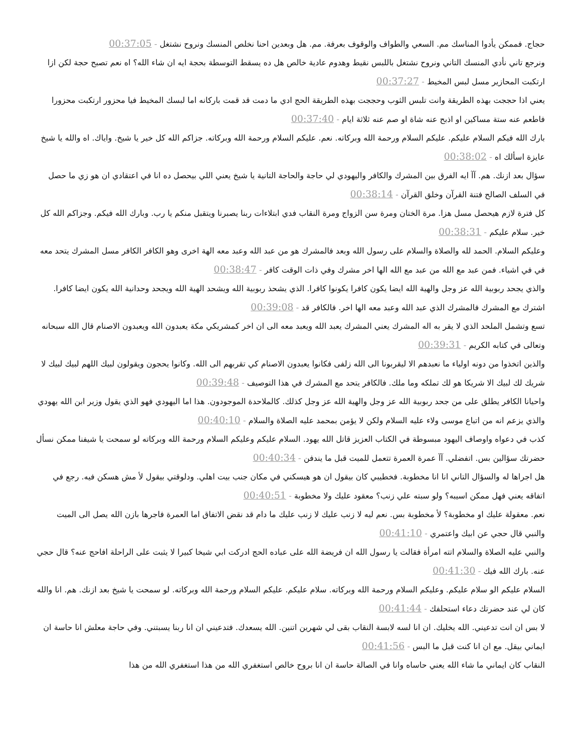حجاج. فممكن يأدوا المناسك مم. السعي والطواف والوقوف بعرفة. مم. هل وبعدين احنا نخلص المنسك ونروح نشتغل - 00:37:05
ونرجع تاني نأدي المنسك التاني ونروح نشتغل باللبس نقيط وهدوم عادية خالص هل ده يسقط التوسطة بحجة ايه ان شاء الله؟ اه نعم تصبح حجة لكن ازا ارتكبت المحازير مسل لبس المخيط - 00:37:27
يعني اذا حججت بهذه الطريقة وانت تلبس الثوب وحججت بهذه الطريقة الحج ادي ما دمت قد قمت باركانه اما لبسك المخيط فيا محزور ارتكبت محزورا فاطعم عنه ستة مساكين او اذبح عنه شاة او صم عنه ثلاثة ايام - 00:37:40
بارك الله فيكم السلام عليكم. عليكم السلام ورحمة الله وبركاته. نعم. عليكم السلام ورحمة الله وبركاته. جزاكم الله كل خير يا شيخ. واياك. اه والله يا شيخ عايزة اسألك اه - 00:38:02
سؤال بعد ازنك. هم. آآ ايه الفرق بين المشرك والكافر واليهودي لي حاجة والحاجة التانية يا شيخ يعني اللي بيحصل ده انا في اعتقادي ان هو زي ما حصل في السلف الصالح فتنة القرآن وخلق القرآن - 00:38:14
كل فترة لازم هيحصل مسل هزا. مرة الختان ومرة سن الزواج ومرة النقاب فدي ابتلاءات ربنا يصبرنا ويتقبل منكم يا رب. وبارك الله فيكم. وجزاكم الله كل خير. سلام عليكم - 00:38:31
وعليكم السلام. الحمد لله والصلاة والسلام على رسول الله وبعد فالمشرك هو من عبد الله وعبد معه الهة اخرى وهو الكافر الكافر مسل المشرك يتحد معه في في اشياء. فمن عبد مع الله من عبد مع الله الها اخر مشرك وفي ذات الوقت كافر - 00:38:47
والذي يجحد ربوبية الله عز وجل والهية الله ايضا يكون كافرا يكونوا كافرا. الذي يشحذ ربوبية الله ويشحد الهية الله ويجحد وحدانية الله يكون ايضا كافرا. اشترك مع المشرك فالمشرك الذي عبد الله وعبد معه الها اخر. فالكافر قد - 00:39:08
تسع وتشمل الملحد الذي لا يقر به اله المشرك يعني المشرك يعبد الله ويعبد معه الى ان اخر كمشريكي مكة يعبدون الله ويعبدون الاصنام قال الله سبحانه وتعالى في كتابه الكريم - 00:39:31
والذين اتخذوا من دونه اولياء ما نعبدهم الا ليقربونا الى الله زلفى فكانوا يعبدون الاصنام كي تقربهم الى الله. وكانوا يحجون ويقولون لبيك اللهم لبيك لبيك لا شريك لك لبيك الا شريكا هو لك تملكه وما ملك. فالكافر يتحد مع المشرك في هذا التوصيف - 00:39:48
واحيانا الكافر يطلق على من جحد ربوبية الله عز وجل والهية الله عز وجل كذلك. كالملاحدة الموجودون. هذا اما اليهودي فهو الذي يقول وزير ابن الله يهودي والذي يزعم انه من اتباع موسى ولاء عليه السلام ولكن لا يؤمن بمحمد عليه الصلاة والسلام - 00:40:10
كذب في دعواه واوصاف اليهود مبسوطة في الكتاب العزيز قاتل الله يهود. السلام عليكم وعليكم السلام ورحمة الله وبركاته لو سمحت يا شيفنا ممكن نسأل حضرتك سؤالين بس. اتفضلي. آآ عمرة العمرة تتعمل للميت قبل ما يندفن - 00:40:34
هل اجراها له والسؤال التاني انا انا مخطوبة. فخطيبي كان بيقول ان هو هيسكني في مكان جنب بيت اهلي. ودلوقتي بيقول لأ مش هسكن فيه. رجع في اتفاقه يعني فهل ممكن اسيبه؟ ولو سبته علي زنب؟ معقود عليك ولا مخطوبة - 00:40:51
نعم. معقولة عليك او مخطوبة؟ لأ مخطوبة بس. نعم ليه لا زنب عليك لا زنب عليك ما دام قد نقض الاتفاق اما العمرة فاجرها بازن الله يصل الى الميت والنبي قال حجي عن ابيك واعتمري - 00:41:10
والنبي عليه الصلاة والسلام اتته امرأة فقالت يا رسول الله ان فريضة الله على عباده الحج ادركت ابي شيخا كبيرا لا يثبت على الراحلة افاحج عنه؟ قال حجي عنه. بارك الله فيك - 00:41:30
السلام عليكم الو سلام عليكم. وعليكم السلام ورحمة الله وبركاته. سلام عليكم. عليكم السلام ورحمة الله وبركاته. لو سمحت يا شيخ بعد ازنك. هم. انا والله كان لي عند حضرتك دعاء استحلفك - 00:41:44
لا بس ان انت تدعيني. الله يخليك. ان انا لسه لابسة النقاب بقى لي شهرين اتنين. الله يسعدك. فتدعيني ان انا ربنا يسبتني. وفي حاجة معلش انا حاسة ان ايماني بيقل. مع ان انا كنت قبل ما البس - 00:41:56
النقاب كان ايماني ما شاء الله يعني حاساه وانا في الصالة حاسة ان انا بروح خالص استغفري الله من هذا استغفري الله من هذا